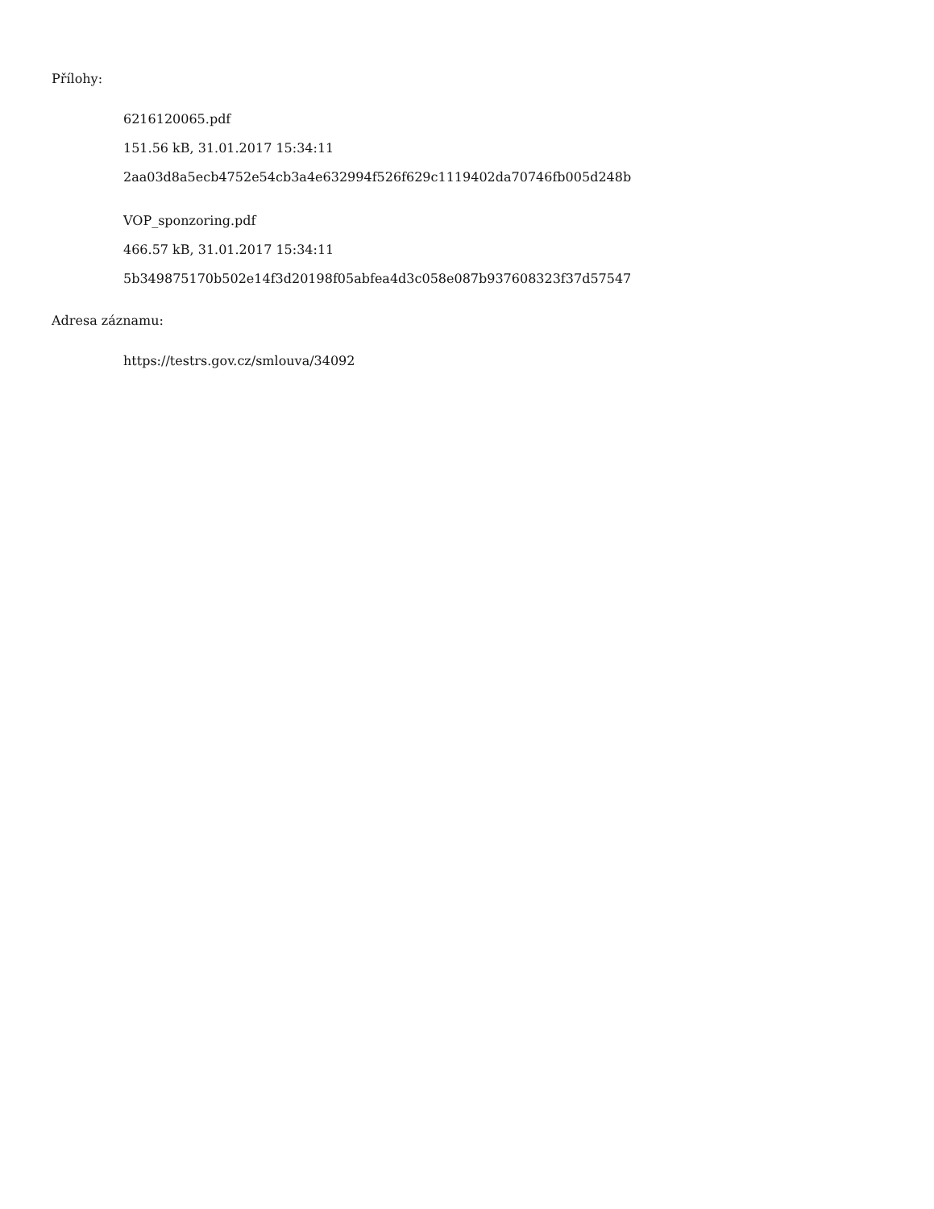Přílohy:
6216120065.pdf
151.56 kB, 31.01.2017 15:34:11
2aa03d8a5ecb4752e54cb3a4e632994f526f629c1119402da70746fb005d248b
VOP_sponzoring.pdf
466.57 kB, 31.01.2017 15:34:11
5b349875170b502e14f3d20198f05abfea4d3c058e087b937608323f37d57547
Adresa záznamu:
https://testrs.gov.cz/smlouva/34092